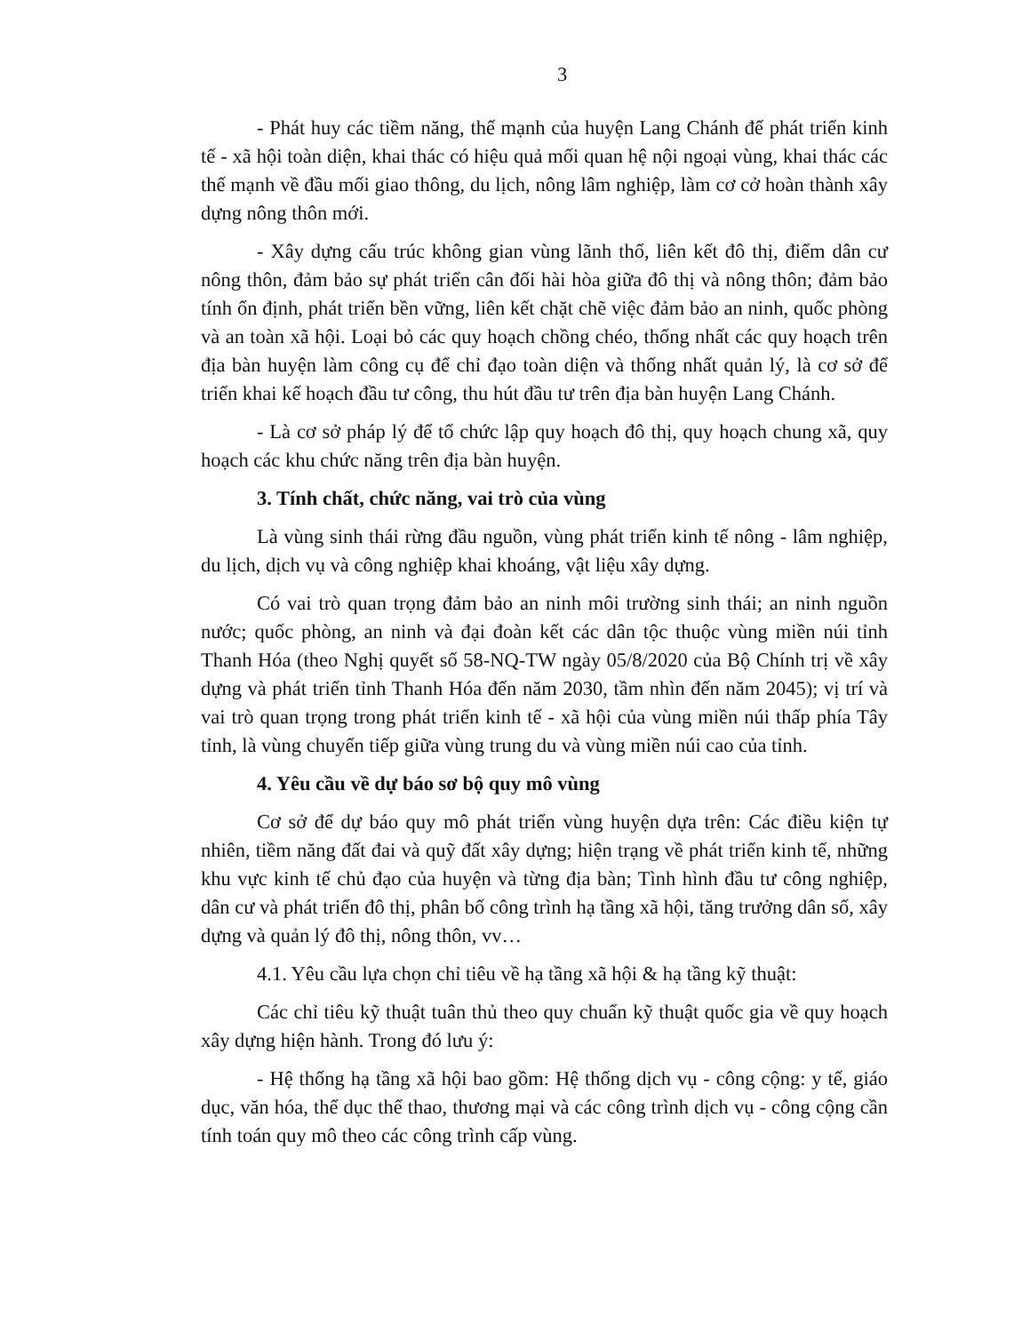3
- Phát huy các tiềm năng, thế mạnh của huyện Lang Chánh để phát triển kinh tế - xã hội toàn diện, khai thác có hiệu quả mối quan hệ nội ngoại vùng, khai thác các thế mạnh về đầu mối giao thông, du lịch, nông lâm nghiệp, làm cơ cở hoàn thành xây dựng nông thôn mới.
- Xây dựng cấu trúc không gian vùng lãnh thổ, liên kết đô thị, điểm dân cư nông thôn, đảm bảo sự phát triển cân đối hài hòa giữa đô thị và nông thôn; đảm bảo tính ổn định, phát triển bền vững, liên kết chặt chẽ việc đảm bảo an ninh, quốc phòng và an toàn xã hội. Loại bỏ các quy hoạch chồng chéo, thống nhất các quy hoạch trên địa bàn huyện làm công cụ để chỉ đạo toàn diện và thống nhất quản lý, là cơ sở để triển khai kế hoạch đầu tư công, thu hút đầu tư trên địa bàn huyện Lang Chánh.
- Là cơ sở pháp lý để tổ chức lập quy hoạch đô thị, quy hoạch chung xã, quy hoạch các khu chức năng trên địa bàn huyện.
3. Tính chất, chức năng, vai trò của vùng
Là vùng sinh thái rừng đầu nguồn, vùng phát triển kinh tế nông - lâm nghiệp, du lịch, dịch vụ và công nghiệp khai khoáng, vật liệu xây dựng.
Có vai trò quan trọng đảm bảo an ninh môi trường sinh thái; an ninh nguồn nước; quốc phòng, an ninh và đại đoàn kết các dân tộc thuộc vùng miền núi tỉnh Thanh Hóa (theo Nghị quyết số 58-NQ-TW ngày 05/8/2020 của Bộ Chính trị về xây dựng và phát triển tỉnh Thanh Hóa đến năm 2030, tầm nhìn đến năm 2045); vị trí và vai trò quan trọng trong phát triển kinh tế - xã hội của vùng miền núi thấp phía Tây tỉnh, là vùng chuyển tiếp giữa vùng trung du và vùng miền núi cao của tỉnh.
4. Yêu cầu về dự báo sơ bộ quy mô vùng
Cơ sở để dự báo quy mô phát triển vùng huyện dựa trên: Các điều kiện tự nhiên, tiềm năng đất đai và quỹ đất xây dựng; hiện trạng về phát triển kinh tế, những khu vực kinh tế chủ đạo của huyện và từng địa bàn; Tình hình đầu tư công nghiệp, dân cư và phát triển đô thị, phân bố công trình hạ tầng xã hội, tăng trưởng dân số, xây dựng và quản lý đô thị, nông thôn, vv…
4.1. Yêu cầu lựa chọn chỉ tiêu về hạ tầng xã hội & hạ tầng kỹ thuật:
Các chỉ tiêu kỹ thuật tuân thủ theo quy chuẩn kỹ thuật quốc gia về quy hoạch xây dựng hiện hành. Trong đó lưu ý:
- Hệ thống hạ tầng xã hội bao gồm: Hệ thống dịch vụ - công cộng: y tế, giáo dục, văn hóa, thể dục thể thao, thương mại và các công trình dịch vụ - công cộng cần tính toán quy mô theo các công trình cấp vùng.